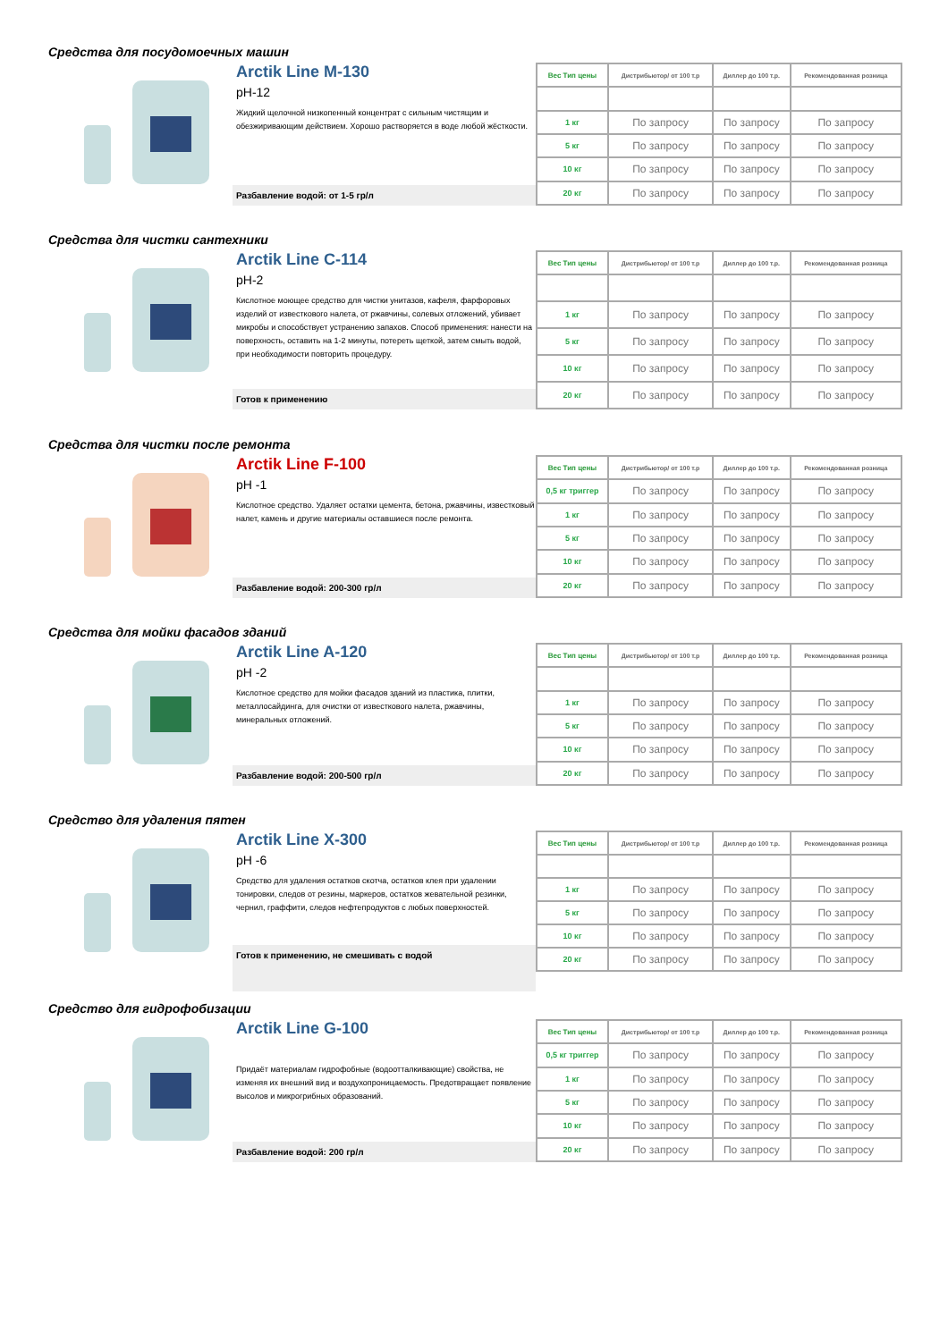Средства для посудомоечных машин
Arctik Line M-130
pH-12
Жидкий щелочной низкопенный концентрат с сильным чистящим и обезжиривающим действием. Хорошо растворяется в воде любой жёсткости.
Разбавление водой: от 1-5 гр/л
| Вес Тип цены | Дистрибьютор/ от 100 т.р | Диллер до 100 т.р. | Рекомендованная розница |
| --- | --- | --- | --- |
| 1 кг | По запросу | По запросу | По запросу |
| 5 кг | По запросу | По запросу | По запросу |
| 10 кг | По запросу | По запросу | По запросу |
| 20 кг | По запросу | По запросу | По запросу |
Средства для чистки сантехники
Arctik Line C-114
pH-2
Кислотное моющее средство для чистки унитазов, кафеля, фарфоровых изделий от известкового налета, от ржавчины, солевых отложений, убивает микробы и способствует устранению запахов. Способ применения: нанести на поверхность, оставить на 1-2 минуты, потереть щеткой, затем смыть водой, при необходимости повторить процедуру.
Готов к применению
| Вес Тип цены | Дистрибьютор/ от 100 т.р | Диллер до 100 т.р. | Рекомендованная розница |
| --- | --- | --- | --- |
| 1 кг | По запросу | По запросу | По запросу |
| 5 кг | По запросу | По запросу | По запросу |
| 10 кг | По запросу | По запросу | По запросу |
| 20 кг | По запросу | По запросу | По запросу |
Средства для чистки после ремонта
Arctik Line F-100
pH -1
Кислотное средство. Удаляет остатки цемента, бетона, ржавчины, известковый налет, камень и другие материалы оставшиеся после ремонта.
Разбавление водой: 200-300 гр/л
| Вес Тип цены | Дистрибьютор/ от 100 т.р | Диллер до 100 т.р. | Рекомендованная розница |
| --- | --- | --- | --- |
| 0,5 кг триггер | По запросу | По запросу | По запросу |
| 1 кг | По запросу | По запросу | По запросу |
| 5 кг | По запросу | По запросу | По запросу |
| 10 кг | По запросу | По запросу | По запросу |
| 20 кг | По запросу | По запросу | По запросу |
Средства для мойки фасадов зданий
Arctik Line A-120
pH -2
Кислотное средство для мойки фасадов зданий из пластика, плитки, металлосайдинга, для очистки от известкового налета, ржавчины, минеральных отложений.
Разбавление водой: 200-500 гр/л
| Вес Тип цены | Дистрибьютор/ от 100 т.р | Диллер до 100 т.р. | Рекомендованная розница |
| --- | --- | --- | --- |
| 1 кг | По запросу | По запросу | По запросу |
| 5 кг | По запросу | По запросу | По запросу |
| 10 кг | По запросу | По запросу | По запросу |
| 20 кг | По запросу | По запросу | По запросу |
Средство для удаления пятен
Arctik Line X-300
pH -6
Средство для удаления остатков скотча, остатков клея при удалении тонировки, следов от резины, маркеров, остатков жевательной резинки, чернил, граффити, следов нефтепродуктов с любых поверхностей.
Готов к применению, не смешивать с водой
| Вес Тип цены | Дистрибьютор/ от 100 т.р | Диллер до 100 т.р. | Рекомендованная розница |
| --- | --- | --- | --- |
| 1 кг | По запросу | По запросу | По запросу |
| 5 кг | По запросу | По запросу | По запросу |
| 10 кг | По запросу | По запросу | По запросу |
| 20 кг | По запросу | По запросу | По запросу |
Средство для гидрофобизации
Arctik Line G-100
Придаёт материалам гидрофобные (водоотталкивающие) свойства, не изменяя их внешний вид и воздухопроницаемость. Предотвращает появление высолов и микрогрибных образований.
Разбавление водой: 200 гр/л
| Вес Тип цены | Дистрибьютор/ от 100 т.р | Диллер до 100 т.р. | Рекомендованная розница |
| --- | --- | --- | --- |
| 0,5 кг триггер | По запросу | По запросу | По запросу |
| 1 кг | По запросу | По запросу | По запросу |
| 5 кг | По запросу | По запросу | По запросу |
| 10 кг | По запросу | По запросу | По запросу |
| 20 кг | По запросу | По запросу | По запросу |